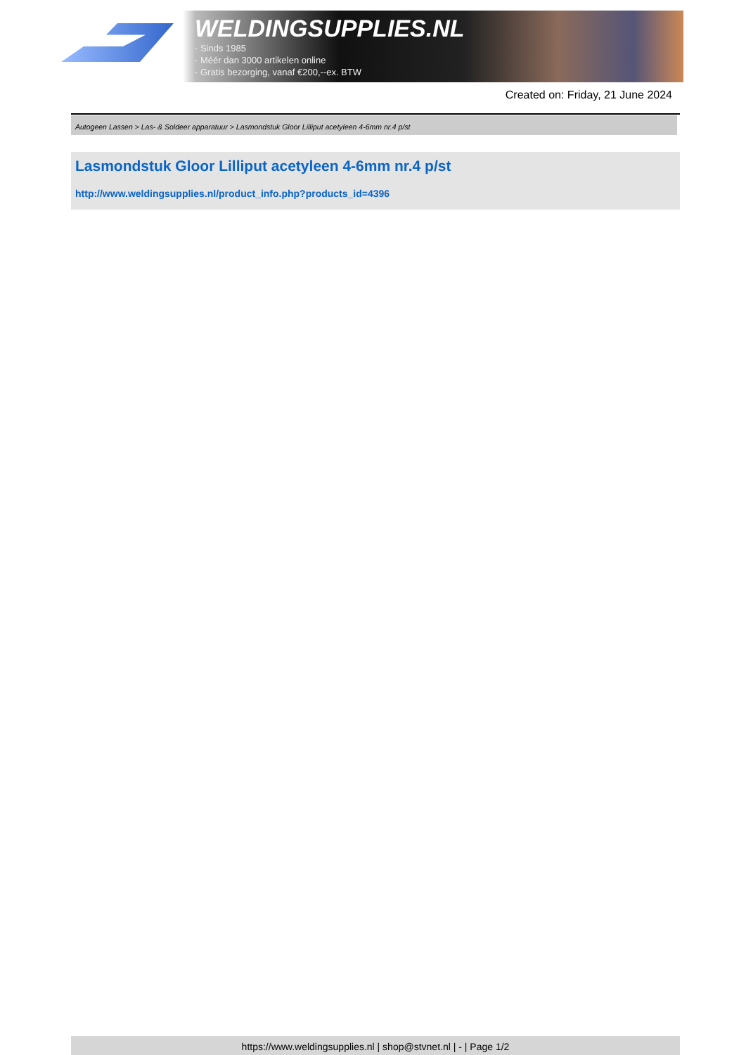WELDINGSUPPLIES.NL
- Sinds 1985
- Méér dan 3000 artikelen online
- Gratis bezorging, vanaf €200,--ex. BTW
Created on: Friday, 21 June 2024
Autogeen Lassen > Las- & Soldeer apparatuur > Lasmondstuk Gloor Lilliput acetyleen 4-6mm nr.4 p/st
Lasmondstuk Gloor Lilliput acetyleen 4-6mm nr.4 p/st
http://www.weldingsupplies.nl/product_info.php?products_id=4396
https://www.weldingsupplies.nl | shop@stvnet.nl | - | Page 1/2